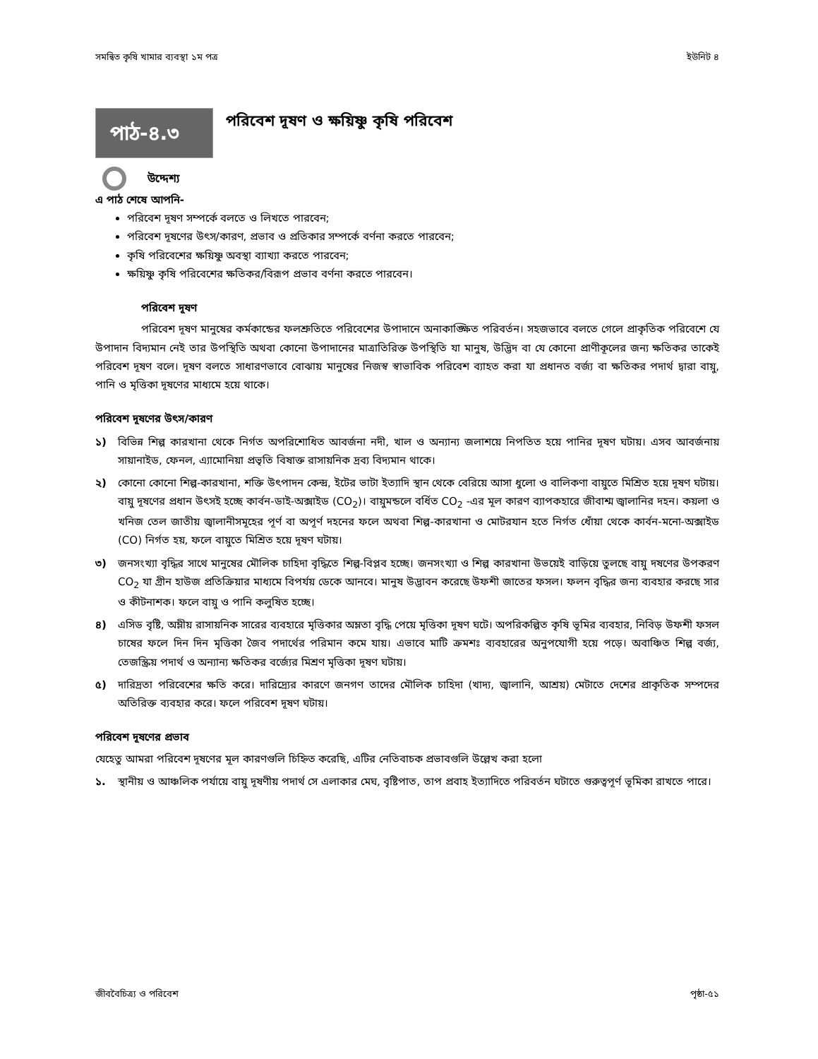সমন্বিত কৃষি খামার ব্যবস্থা ১ম পত্র ইউনিট ৪
পাঠ-৪.৩
পরিবেশ দূষণ ও ক্ষয়িষ্ণু কৃষি পরিবেশ
উদ্দেশ্য
এ পাঠ শেষে আপনি-
পরিবেশ দূষণ সম্পর্কে বলতে ও লিখতে পারবেন;
পরিবেশ দূষণের উৎস/কারণ, প্রভাব ও প্রতিকার সম্পর্কে বর্ণনা করতে পারবেন;
কৃষি পরিবেশের ক্ষয়িষ্ণু অবস্থা ব্যাখ্যা করতে পারবেন;
ক্ষয়িষ্ণু কৃষি পরিবেশের ক্ষতিকর/বিরূপ প্রভাব বর্ণনা করতে পারবেন।
পরিবেশ দূষণ
পরিবেশ দূষণ মানুষের কর্মকান্ডের ফলশ্রুতিতে পরিবেশের উপাদানে অনাকাঙ্ক্ষিত পরিবর্তন। সহজভাবে বলতে গেলে প্রাকৃতিক পরিবেশে যে উপাদান বিদ্যমান নেই তার উপস্থিতি অথবা কোনো উপাদানের মাত্রাতিরিক্ত উপস্থিতি যা মানুষ, উদ্ভিদ বা যে কোনো প্রাণীকূলের জন্য ক্ষতিকর তাকেই পরিবেশ দূষণ বলে। দূষণ বলতে সাধারণভাবে বোঝায় মানুষের নিজস্ব স্বাভাবিক পরিবেশ ব্যাহত করা যা প্রধানত বর্জ্য বা ক্ষতিকর পদার্থ দ্বারা বায়ু, পানি ও মৃত্তিকা দূষণের মাধ্যমে হয়ে থাকে।
পরিবেশ দূষণের উৎস/কারণ
১) বিভিন্ন শিল্প কারখানা থেকে নির্গত অপরিশোধিত আবর্জনা নদী, খাল ও অন্যান্য জলাশয়ে নিপতিত হয়ে পানির দূষণ ঘটায়। এসব আবর্জনায় সায়ানাইড, ফেনল, এ্যামোনিয়া প্রভৃতি বিষাক্ত রাসায়নিক দ্রব্য বিদ্যমান থাকে।
২) কোনো কোনো শিল্প-কারখানা, শক্তি উৎপাদন কেন্দ্র, ইটের ভাটা ইত্যাদি স্থান থেকে বেরিয়ে আসা ধুলো ও বালিকণা বায়ুতে মিশ্রিত হয়ে দূষণ ঘটায়। বায়ু দূষণের প্রধান উৎসই হচ্ছে কার্বন-ডাই-অক্সাইড (CO<sub>2</sub>)। বায়ুমন্ডলে বর্ধিত CO<sub>2</sub> -এর মূল কারণ ব্যাপকহারে জীবাশ্ম জ্বালানির দহন। কয়লা ও খনিজ তেল জাতীয় জ্বালানীসমূহের পূর্ণ বা অপূর্ণ দহনের ফলে অথবা শিল্প-কারখানা ও মোটরযান হতে নির্গত ধোঁয়া থেকে কার্বন-মনো-অক্সাইড (CO) নির্গত হয়, ফলে বায়ুতে মিশ্রিত হয়ে দূষণ ঘটায়।
৩) জনসংখ্যা বৃদ্ধির সাথে মানুষের মৌলিক চাহিদা বৃদ্ধিতে শিল্প-বিপ্লব হচ্ছে। জনসংখ্যা ও শিল্প কারখানা উভয়েই বাড়িয়ে তুলছে বায়ু দষণের উপকরণ CO<sub>2</sub> যা গ্রীন হাউজ প্রতিক্রিয়ার মাধ্যমে বিপর্যয় ডেকে আনবে। মানুষ উদ্ভাবন করেছে উফশী জাতের ফসল। ফলন বৃদ্ধির জন্য ব্যবহার করছে সার ও কীটনাশক। ফলে বায়ু ও পানি কলুষিত হচ্ছে।
৪) এসিড বৃষ্টি, অম্লীয় রাসায়নিক সারের ব্যবহারে মৃত্তিকার অম্লতা বৃদ্ধি পেয়ে মৃত্তিকা দূষণ ঘটে। অপরিকল্পিত কৃষি ভূমির ব্যবহার, নিবিড় উফশী ফসল চাষের ফলে দিন দিন মৃত্তিকা জৈব পদার্থের পরিমান কমে যায়। এভাবে মাটি ক্রমশঃ ব্যবহারের অনুপযোগী হয়ে পড়ে। অবাঞ্চিত শিল্প বর্জ্য, তেজস্ক্রিয় পদার্থ ও অন্যান্য ক্ষতিকর বর্জ্যের মিশ্রণ মৃত্তিকা দূষণ ঘটায়।
৫) দারিদ্রতা পরিবেশের ক্ষতি করে। দারিদ্র্যের কারণে জনগণ তাদের মৌলিক চাহিদা (খাদ্য, জ্বালানি, আশ্রয়) মেটাতে দেশের প্রাকৃতিক সম্পদের অতিরিক্ত ব্যবহার করে। ফলে পরিবেশ দূষণ ঘটায়।
পরিবেশ দূষণের প্রভাব
যেহেতু আমরা পরিবেশ দূষণের মূল কারণগুলি চিহ্নিত করেছি, এটির নেতিবাচক প্রভাবগুলি উল্লেখ করা হলো
১. স্থানীয় ও আঞ্চলিক পর্যায়ে বায়ু দূষণীয় পদার্থ সে এলাকার মেঘ, বৃষ্টিপাত, তাপ প্রবাহ ইত্যাদিতে পরিবর্তন ঘটাতে গুরুত্বপূর্ণ ভূমিকা রাখতে পারে।
জীববৈচিত্র্য ও পরিবেশ পৃষ্ঠা-৫১